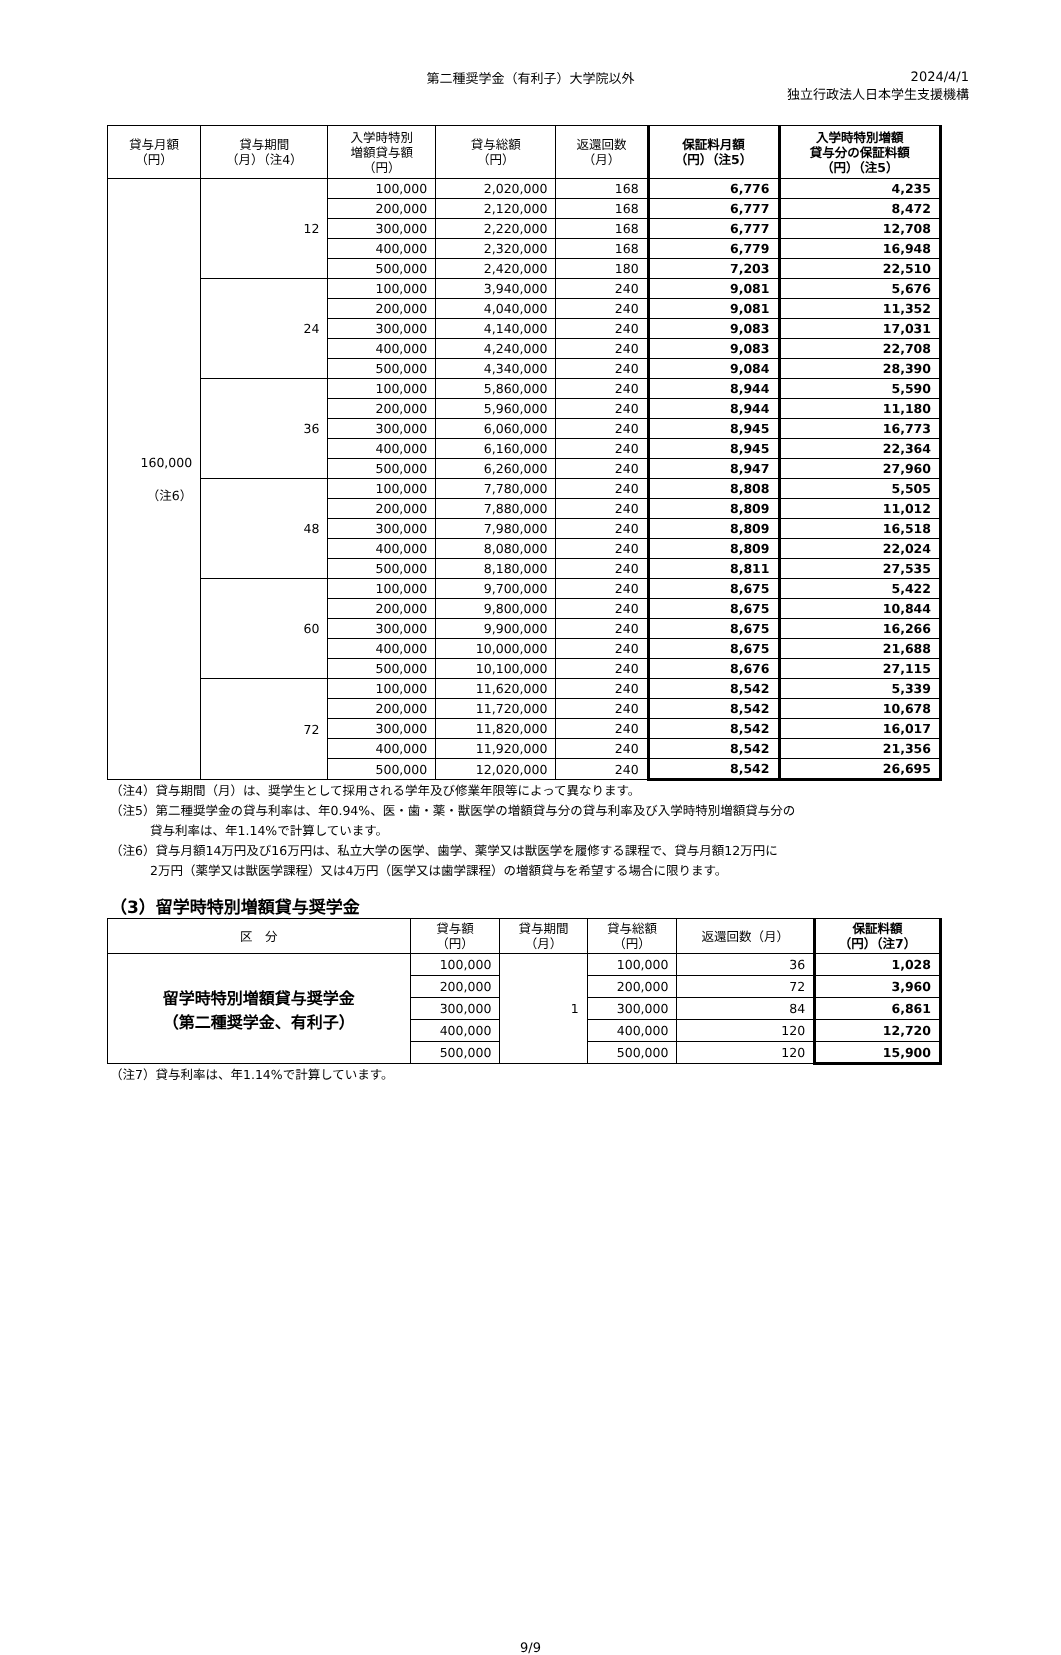第二種奨学金（有利子）大学院以外
2024/4/1
独立行政法人日本学生支援機構
| 貸与月額 （円） | 貸与期間 （月）（注4） | 入学時特別 増額貸与額 （円） | 貸与総額 （円） | 返還回数 （月） | 保証料月額 （円）（注5） | 入学時特別増額 貸与分の保証料額 （円）（注5） |
| --- | --- | --- | --- | --- | --- | --- |
| 160,000 （注6） | 12 | 100,000 | 2,020,000 | 168 | 6,776 | 4,235 |
| | | 200,000 | 2,120,000 | 168 | 6,777 | 8,472 |
| | | 300,000 | 2,220,000 | 168 | 6,777 | 12,708 |
| | | 400,000 | 2,320,000 | 168 | 6,779 | 16,948 |
| | | 500,000 | 2,420,000 | 180 | 7,203 | 22,510 |
| | 24 | 100,000 | 3,940,000 | 240 | 9,081 | 5,676 |
| | | 200,000 | 4,040,000 | 240 | 9,081 | 11,352 |
| | | 300,000 | 4,140,000 | 240 | 9,083 | 17,031 |
| | | 400,000 | 4,240,000 | 240 | 9,083 | 22,708 |
| | | 500,000 | 4,340,000 | 240 | 9,084 | 28,390 |
| | 36 | 100,000 | 5,860,000 | 240 | 8,944 | 5,590 |
| | | 200,000 | 5,960,000 | 240 | 8,944 | 11,180 |
| | | 300,000 | 6,060,000 | 240 | 8,945 | 16,773 |
| | | 400,000 | 6,160,000 | 240 | 8,945 | 22,364 |
| | | 500,000 | 6,260,000 | 240 | 8,947 | 27,960 |
| | 48 | 100,000 | 7,780,000 | 240 | 8,808 | 5,505 |
| | | 200,000 | 7,880,000 | 240 | 8,809 | 11,012 |
| | | 300,000 | 7,980,000 | 240 | 8,809 | 16,518 |
| | | 400,000 | 8,080,000 | 240 | 8,809 | 22,024 |
| | | 500,000 | 8,180,000 | 240 | 8,811 | 27,535 |
| | 60 | 100,000 | 9,700,000 | 240 | 8,675 | 5,422 |
| | | 200,000 | 9,800,000 | 240 | 8,675 | 10,844 |
| | | 300,000 | 9,900,000 | 240 | 8,675 | 16,266 |
| | | 400,000 | 10,000,000 | 240 | 8,675 | 21,688 |
| | | 500,000 | 10,100,000 | 240 | 8,676 | 27,115 |
| | 72 | 100,000 | 11,620,000 | 240 | 8,542 | 5,339 |
| | | 200,000 | 11,720,000 | 240 | 8,542 | 10,678 |
| | | 300,000 | 11,820,000 | 240 | 8,542 | 16,017 |
| | | 400,000 | 11,920,000 | 240 | 8,542 | 21,356 |
| | | 500,000 | 12,020,000 | 240 | 8,542 | 26,695 |
（注4）貸与期間（月）は、奨学生として採用される学年及び修業年限等によって異なります。
（注5）第二種奨学金の貸与利率は、年0.94%、医・歯・薬・獣医学の増額貸与分の貸与利率及び入学時特別増額貸与分の
貸与利率は、年1.14%で計算しています。
（注6）貸与月額14万円及び16万円は、私立大学の医学、歯学、薬学又は獣医学を履修する課程で、貸与月額12万円に
2万円（薬学又は獣医学課程）又は4万円（医学又は歯学課程）の増額貸与を希望する場合に限ります。
（3）留学時特別増額貸与奨学金
| 区 分 | 貸与額 （円） | 貸与期間 （月） | 貸与総額 （円） | 返還回数（月） | 保証料額 （円）（注7） |
| --- | --- | --- | --- | --- | --- |
| 留学時特別増額貸与奨学金 （第二種奨学金、有利子） | 100,000 | 1 | 100,000 | 36 | 1,028 |
| | 200,000 | | 200,000 | 72 | 3,960 |
| | 300,000 | | 300,000 | 84 | 6,861 |
| | 400,000 | | 400,000 | 120 | 12,720 |
| | 500,000 | | 500,000 | 120 | 15,900 |
（注7）貸与利率は、年1.14%で計算しています。
9/9